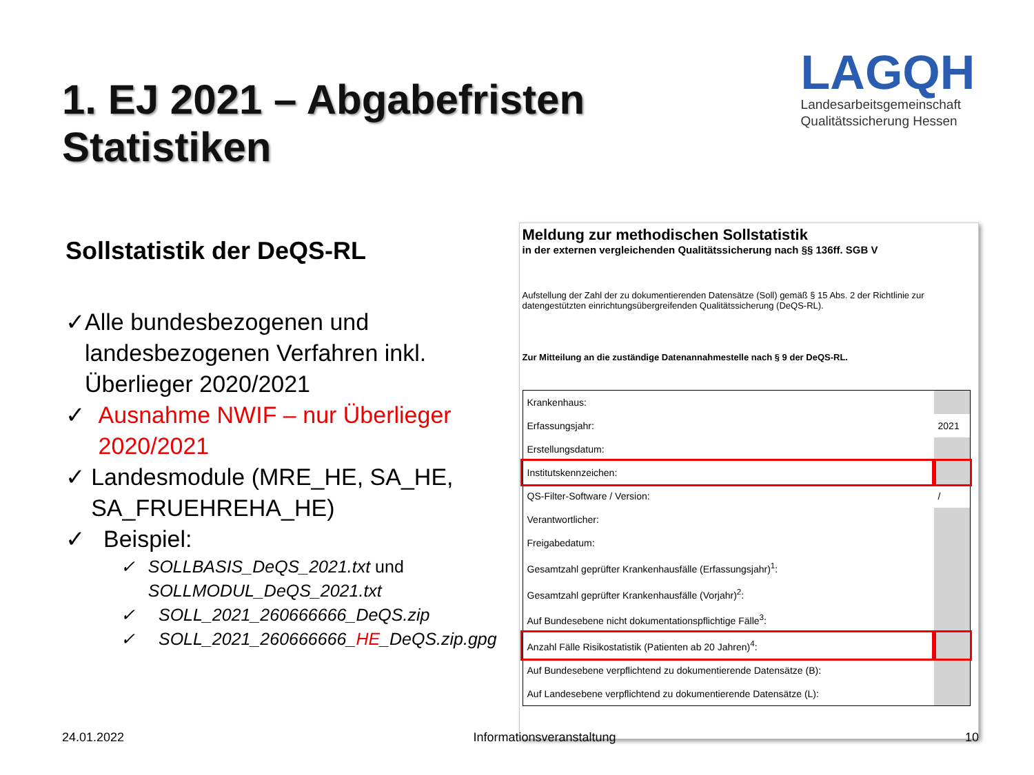1. EJ 2021 – Abgabefristen Statistiken
LAGQH
Landesarbeitsgemeinschaft
Qualitätssicherung Hessen
Sollstatistik der DeQS-RL
✓ Alle bundesbezogenen und landesbezogenen Verfahren inkl. Überlieger 2020/2021
✓ Ausnahme NWIF – nur Überlieger 2020/2021
✓ Landesmodule (MRE_HE, SA_HE, SA_FRUEHREHA_HE)
✓ Beispiel:
✓ SOLLBASIS_DeQS_2021.txt und SOLLMODUL_DeQS_2021.txt
✓ SOLL_2021_260666666_DeQS.zip
✓ SOLL_2021_260666666_HE_DeQS.zip.gpg
Meldung zur methodischen Sollstatistik
in der externen vergleichenden Qualitätssicherung nach §§ 136ff. SGB V
Aufstellung der Zahl der zu dokumentierenden Datensätze (Soll) gemäß § 15 Abs. 2 der Richtlinie zur datengestützten einrichtungsübergreifenden Qualitätssicherung (DeQS-RL).
Zur Mitteilung an die zuständige Datenannahmestelle nach § 9 der DeQS-RL.
| Krankenhaus: | |
| Erfassungsjahr: | 2021 |
| Erstellungsdatum: | |
| Institutskennzeichen: | |
| QS-Filter-Software / Version: | / |
| Verantwortlicher: | |
| Freigabedatum: | |
| Gesamtzahl geprüfter Krankenhausfälle (Erfassungsjahr)<sup>1</sup>: | |
| Gesamtzahl geprüfter Krankenhausfälle (Vorjahr)<sup>2</sup>: | |
| Auf Bundesebene nicht dokumentationspflichtige Fälle<sup>3</sup>: | |
| Anzahl Fälle Risikostatistik (Patienten ab 20 Jahren)<sup>4</sup>: | |
| Auf Bundesebene verpflichtend zu dokumentierende Datensätze (B): | |
| Auf Landesebene verpflichtend zu dokumentierende Datensätze (L): | |
24.01.2022 Informationsveranstaltung 10